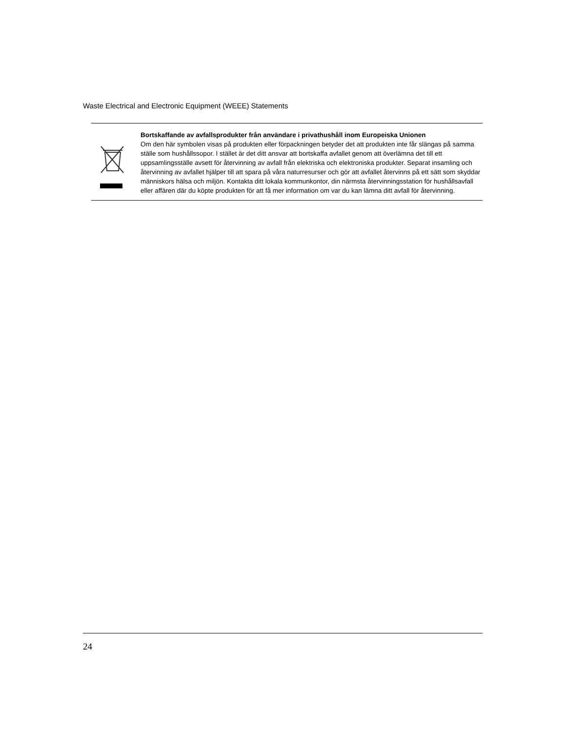Waste Electrical and Electronic Equipment (WEEE) Statements
Bortskaffande av avfallsprodukter från användare i privathushåll inom Europeiska Unionen
Om den här symbolen visas på produkten eller förpackningen betyder det att produkten inte får slängas på samma ställe som hushållssopor. I stället är det ditt ansvar att bortskaffa avfallet genom att överlämna det till ett uppsamlingsställe avsett för återvinning av avfall från elektriska och elektroniska produkter. Separat insamling och återvinning av avfallet hjälper till att spara på våra naturresurser och gör att avfallet återvinns på ett sätt som skyddar människors hälsa och miljön. Kontakta ditt lokala kommunkontor, din närmsta återvinningsstation för hushållsavfall eller affären där du köpte produkten för att få mer information om var du kan lämna ditt avfall för återvinning.
24